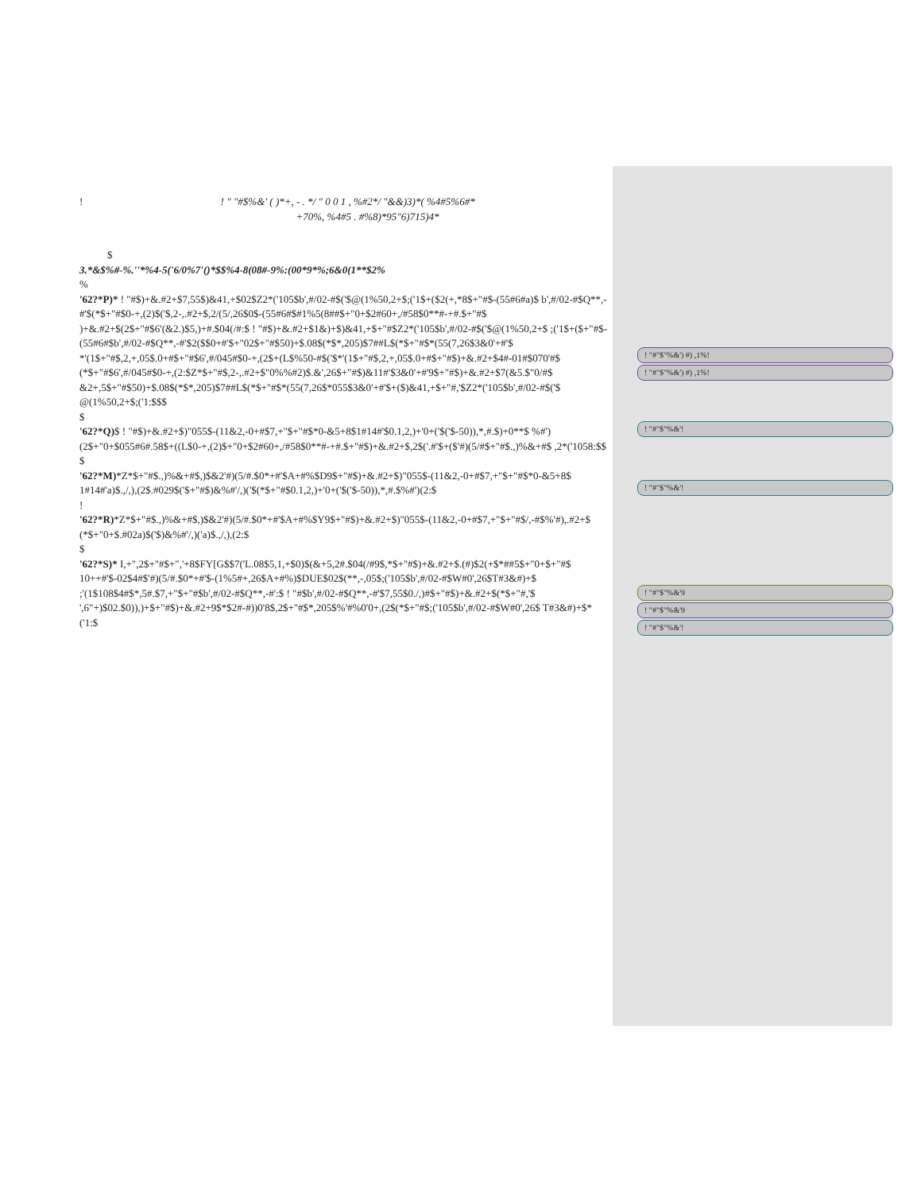! ! " "#$%&' ( )*+, - . */ " 0 0 1 , %#2*/ "&&)3)*( %4#5%6#*
+70%, %4#5 . #%8)*95"6)715)4*
$
3.*&$%#-%.''*%4-5('6/0%7'()*$$%4-8(08#-9%:(00*9*%;6&0(1**$2%
%
'62?*P)* ! "#$)+&.#2+$7,55$)&41,+$02$Z2*('105$b',#/02-#$('$@(1%50,2+$;('1$+($2(+,*8$+"#$-(55#6#a)$ b',#/02-#$Q**,-#'$(*$+"#$0-+,(2)$('$,2-,.#2+$,2/(5/,26$0$-(55#6#$#1%5(8##$+"0+$2#60+,/#58$0**#-+#.$+"#$ )+&.#2+$(2$+"#$6'(&2.)$5,)+#.$04(/#:$ ! "#$)+&.#2+$1&)+$)&41,+$+"#$Z2*('105$b',#/02-#$('$@(1%50,2+$ ;('1$+($+"#$-(55#6#$b',#/02-#$Q**,-#'$2($$0+#'$+"02$+"#$50)+$.08$(*$*,205)$7##L$(*$+"#$*(55(7,26$3&0'+#'$ *'(1$+"#$,2,+,05$.0+#$+"#$6',#/045#$0-+,(2$+(L$%50-#$('$*'(1$+"#$,2,+,05$.0+#$+"#$)+&.#2+$4#-01#$070'#$ (*$+"#$6',#/045#$0-+,(2:$Z*$+"#$,2-,.#2+$"0%%#2)$.&',26$+"#$)&11#'$3&0'+#'9$+"#$)+&.#2+$7(&5.$"0/#$ &2+,5$+"#$50)+$.08$(*$*,205)$7##L$(*$+"#$*(55(7,26$*055$3&0'+#'$+($)&41,+$+"#,'$Z2*('105$b',#/02-#$('$ @(1%50,2+$;('1:$$$
$
'62?*Q)$ ! "#$)+&.#2+$)"055$-(11&2,-0+#$7,+"$+"#$*0-&5+8$1#14#'$0.1,2,)+'0+('$('$-50)),*,#.$)+0**$ %#')(2$+"0+$055#6#.58$+((L$0-+,(2)$+"0+$2#60+,/#58$0**#-+#.$+"#$)+&.#2+$,2$('.#'$+($'#)(5/#$+"#$.,)%&+#$ ,2*('1058:$$
$
'62?*M)*Z*$+"#$.,)%&+#$,)$&2'#)(5/#.$0*+#'$A+#%$D9$+"#$)+&.#2+$)"055$-(11&2,-0+#$7,+"$+"#$*0-&5+8$ 1#14#'a)$.,/,),(2$.#029$('$+"#$)&%#'/,)('$(*$+"#$0.1,2,)+'0+('$('$-50)),*,#.$%#')(2:$
!
'62?*R)*Z*$+"#$.,)%&+#$,)$&2'#)(5/#.$0*+#'$A+#%$Y9$+"#$)+&.#2+$)"055$-(11&2,-0+#$7,+"$+"#$/,-#$%'#),.#2+$ (*$+"0+$.#02a)$('$)&%#'/,)('a)$.,/,),(2:$
$
'62?*S)* I,+",2$+"#$+",'+8$FY[G$$7('L.08$5,1,+$0)$(&+5,2#.$04(/#9$,*$+"#$)+&.#2+$.(#)$2(+$*##5$+"0+$+"#$ 10++#'$-02$4#$'#)(5/#.$0*+#'$-(1%5#+,26$A+#%)$DUE$02$(**,-,05$;('105$b',#/02-#$W#0',26$T#3&#)+$ ;'(1$108$4#$*,5#.$7,+"$+"#$b',#/02-#$Q**,-#':$ ! "#$b',#/02-#$Q**,-#'$7,55$0./,)#$+"#$)+&.#2+$(*$+"#,'$ ',6"+)$02.$0)),)+$+"#$)+&.#2+9$*$2#-#))0'8$,2$+"#$*,205$%'#%0'0+,(2$(*$+"#$;('105$b',#/02-#$W#0',26$ T#3&#)+$*('1:$
! "#"$"%&') #) ,1%!
! "#"$"%&') #) ,1%!
! "#"$"%&'!
! "#"$"%&'!
! "#"$"%&'9
! "#"$"%&'9
! "#"$"%&'!